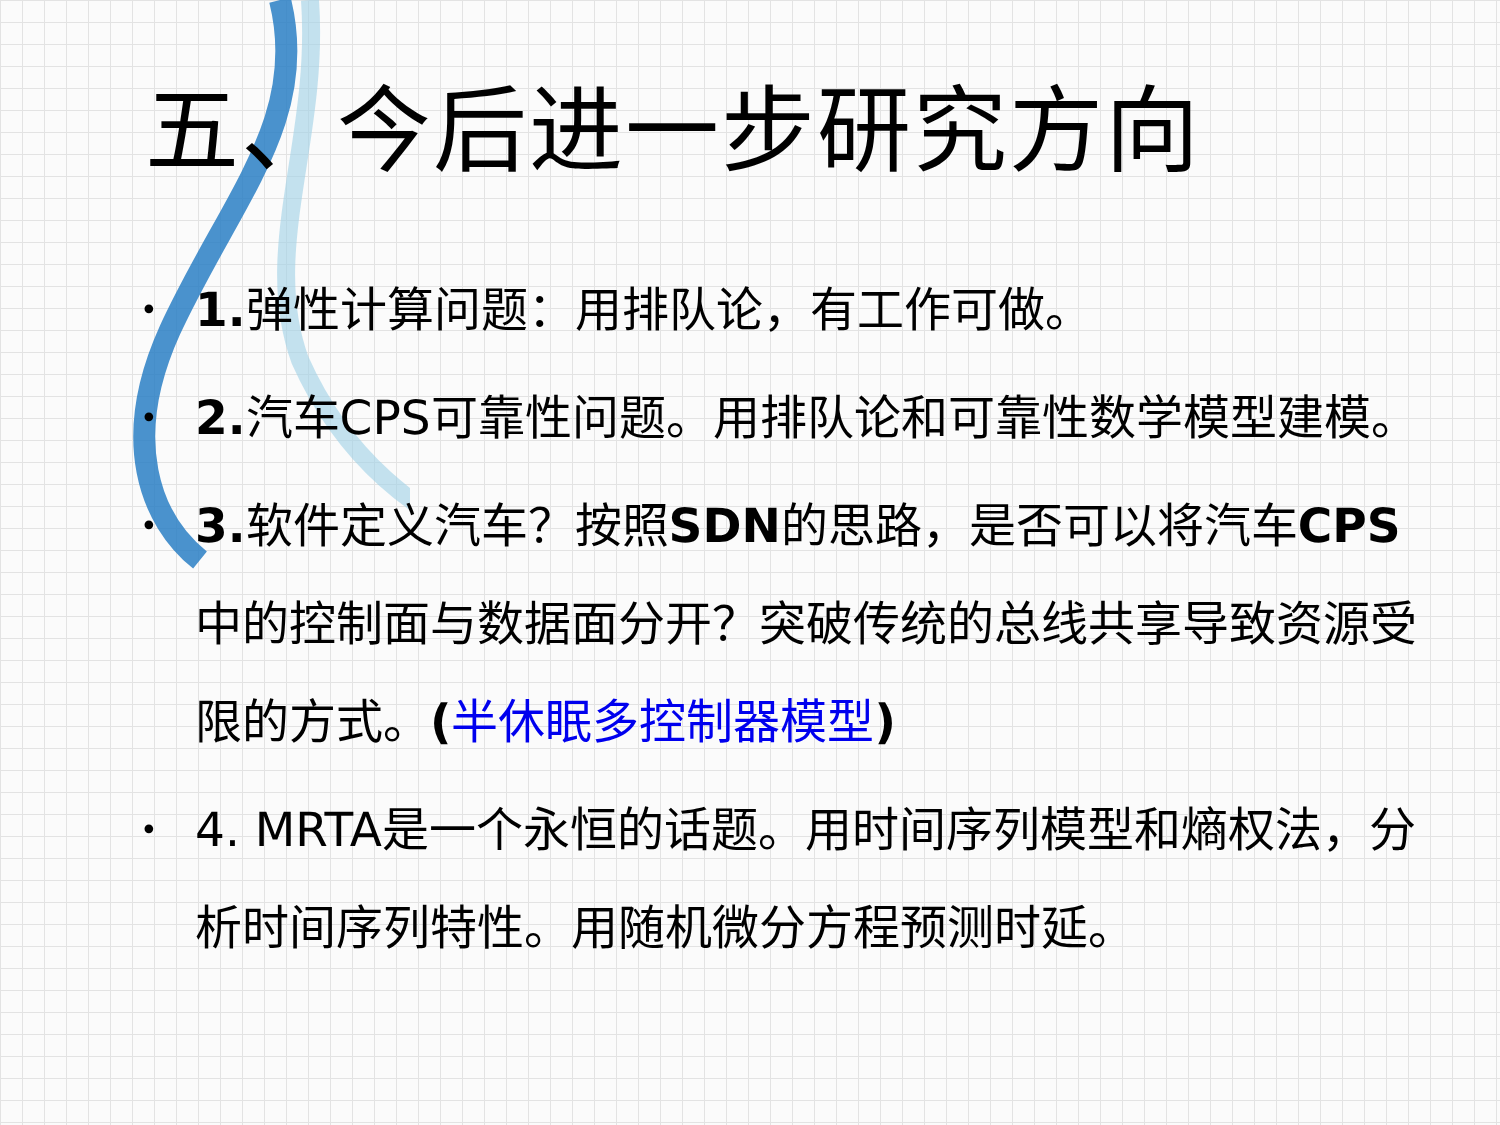五、今后进一步研究方向
• 1. 弹性计算问题：用排队论，有工作可做。
• 2. 汽车CPS可靠性问题。用排队论和可靠性数学模型建模。
• 3. 软件定义汽车？按照SDN的思路，是否可以将汽车CPS中的控制面与数据面分开？突破传统的总线共享导致资源受限的方式。(半休眠多控制器模型)
• 4. MRTA是一个永恒的话题。用时间序列模型和熵权法，分析时间序列特性。用随机微分方程预测时延。